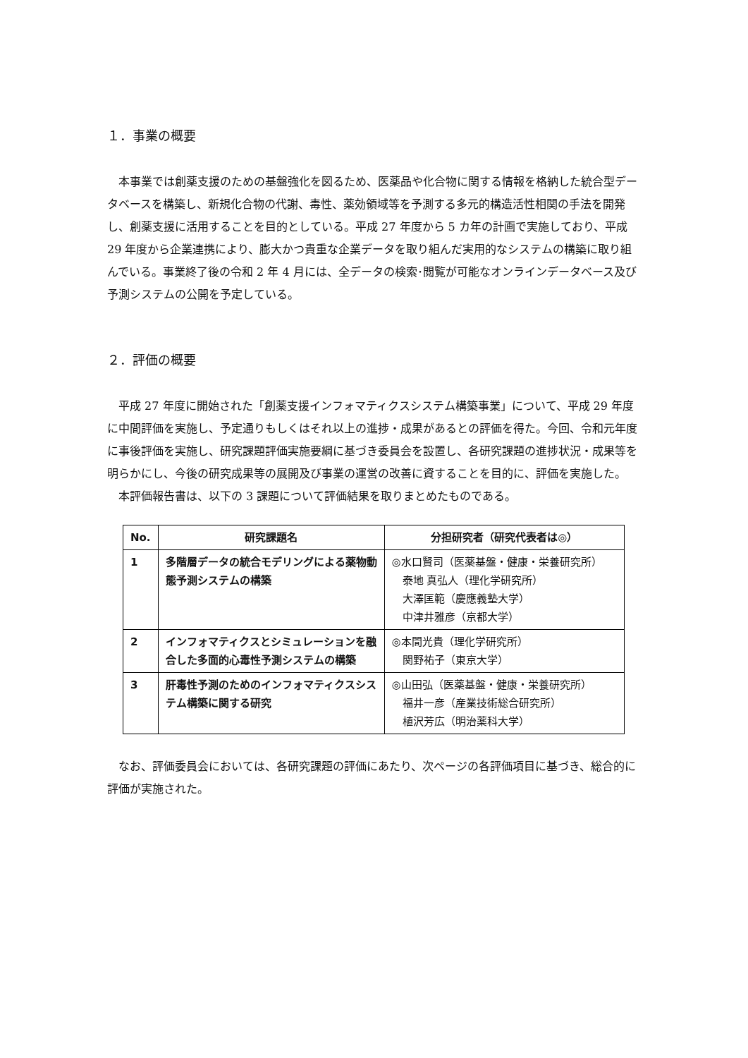１．事業の概要
本事業では創薬支援のための基盤強化を図るため、医薬品や化合物に関する情報を格納した統合型データベースを構築し、新規化合物の代謝、毒性、薬効領域等を予測する多元的構造活性相関の手法を開発し、創薬支援に活用することを目的としている。平成 27 年度から 5 カ年の計画で実施しており、平成 29 年度から企業連携により、膨大かつ貴重な企業データを取り組んだ実用的なシステムの構築に取り組んでいる。事業終了後の令和 2 年 4 月には、全データの検索･閲覧が可能なオンラインデータベース及び予測システムの公開を予定している。
２．評価の概要
平成 27 年度に開始された「創薬支援インフォマティクスシステム構築事業」について、平成 29 年度に中間評価を実施し、予定通りもしくはそれ以上の進捗・成果があるとの評価を得た。今回、令和元年度に事後評価を実施し、研究課題評価実施要綱に基づき委員会を設置し、各研究課題の進捗状況・成果等を明らかにし、今後の研究成果等の展開及び事業の運営の改善に資することを目的に、評価を実施した。
本評価報告書は、以下の 3 課題について評価結果を取りまとめたものである。
| No. | 研究課題名 | 分担研究者（研究代表者は◎） |
| --- | --- | --- |
| 1 | 多階層データの統合モデリングによる薬物動態予測システムの構築 | ◎水口賢司（医薬基盤・健康・栄養研究所） 泰地 真弘人（理化学研究所） 大澤匡範（慶應義塾大学） 中津井雅彦（京都大学） |
| 2 | インフォマティクスとシミュレーションを融合した多面的心毒性予測システムの構築 | ◎本間光貴（理化学研究所） 関野祐子（東京大学） |
| 3 | 肝毒性予測のためのインフォマティクスシステム構築に関する研究 | ◎山田弘（医薬基盤・健康・栄養研究所） 福井一彦（産業技術総合研究所） 植沢芳広（明治薬科大学） |
なお、評価委員会においては、各研究課題の評価にあたり、次ページの各評価項目に基づき、総合的に評価が実施された。